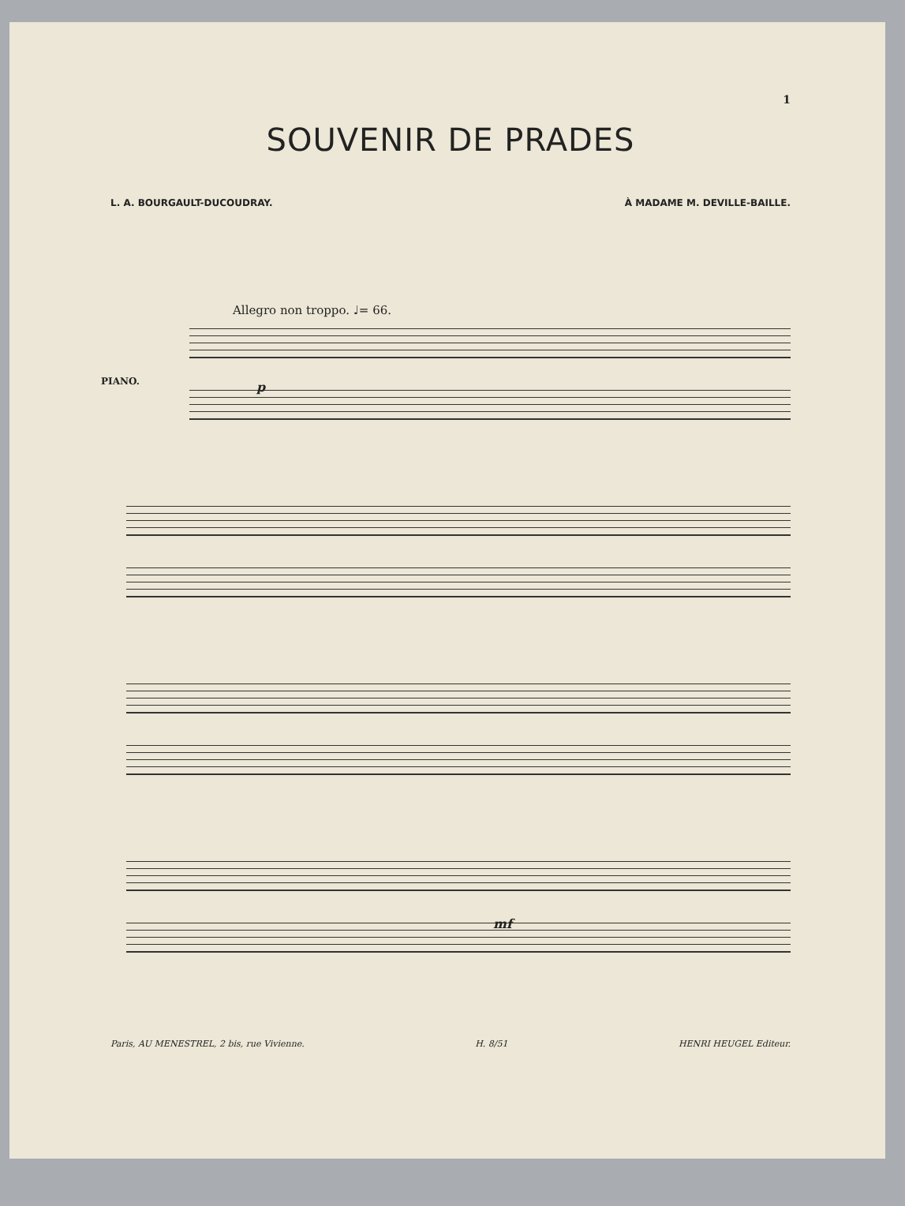1
SOUVENIR DE PRADES
L. A. BOURGAULT-DUCOUDRAY. À MADAME M. DEVILLE-BAILLE.
Allegro non troppo. ♩= 66.
PIANO. p
mf
Paris, AU MENESTREL, 2 bis, rue Vivienne. H. 8/51 HENRI HEUGEL Editeur.